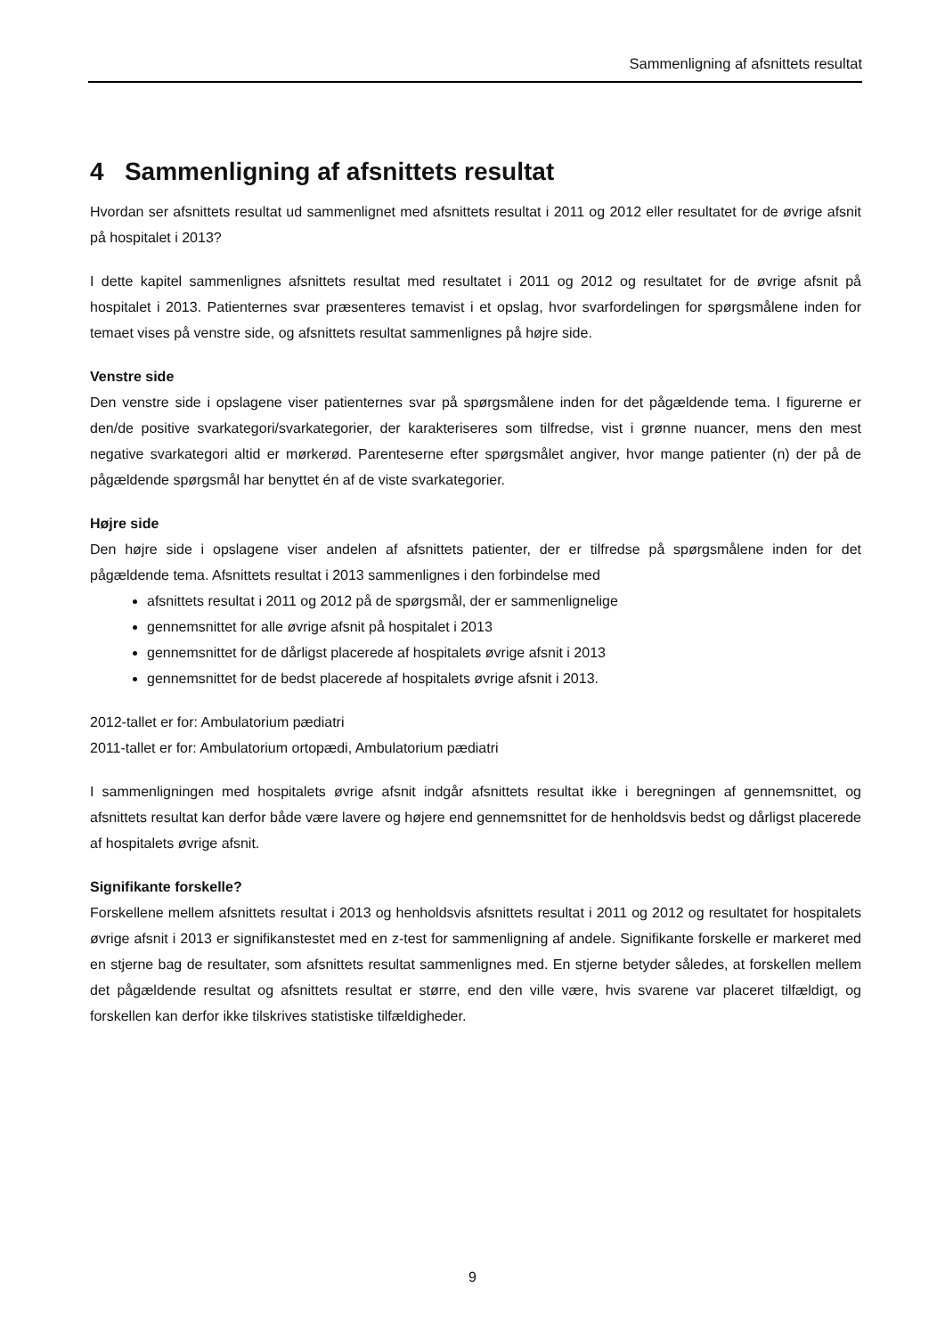Sammenligning af afsnittets resultat
4 Sammenligning af afsnittets resultat
Hvordan ser afsnittets resultat ud sammenlignet med afsnittets resultat i 2011 og 2012 eller resultatet for de øvrige afsnit på hospitalet i 2013?
I dette kapitel sammenlignes afsnittets resultat med resultatet i 2011 og 2012 og resultatet for de øvrige afsnit på hospitalet i 2013. Patienternes svar præsenteres temavist i et opslag, hvor svarfordelingen for spørgsmålene inden for temaet vises på venstre side, og afsnittets resultat sammenlignes på højre side.
Venstre side
Den venstre side i opslagene viser patienternes svar på spørgsmålene inden for det pågældende tema. I figurerne er den/de positive svarkategori/svarkategorier, der karakteriseres som tilfredse, vist i grønne nuancer, mens den mest negative svarkategori altid er mørkerød. Parenteserne efter spørgsmålet angiver, hvor mange patienter (n) der på de pågældende spørgsmål har benyttet én af de viste svarkategorier.
Højre side
Den højre side i opslagene viser andelen af afsnittets patienter, der er tilfredse på spørgsmålene inden for det pågældende tema. Afsnittets resultat i 2013 sammenlignes i den forbindelse med
afsnittets resultat i 2011 og 2012 på de spørgsmål, der er sammenlignelige
gennemsnittet for alle øvrige afsnit på hospitalet i 2013
gennemsnittet for de dårligst placerede af hospitalets øvrige afsnit i 2013
gennemsnittet for de bedst placerede af hospitalets øvrige afsnit i 2013.
2012-tallet er for: Ambulatorium pædiatri
2011-tallet er for: Ambulatorium ortopædi, Ambulatorium pædiatri
I sammenligningen med hospitalets øvrige afsnit indgår afsnittets resultat ikke i beregningen af gennemsnittet, og afsnittets resultat kan derfor både være lavere og højere end gennemsnittet for de henholdsvis bedst og dårligst placerede af hospitalets øvrige afsnit.
Signifikante forskelle?
Forskellene mellem afsnittets resultat i 2013 og henholdsvis afsnittets resultat i 2011 og 2012 og resultatet for hospitalets øvrige afsnit i 2013 er signifikanstestet med en z-test for sammenligning af andele. Signifikante forskelle er markeret med en stjerne bag de resultater, som afsnittets resultat sammenlignes med. En stjerne betyder således, at forskellen mellem det pågældende resultat og afsnittets resultat er større, end den ville være, hvis svarene var placeret tilfældigt, og forskellen kan derfor ikke tilskrives statistiske tilfældigheder.
9